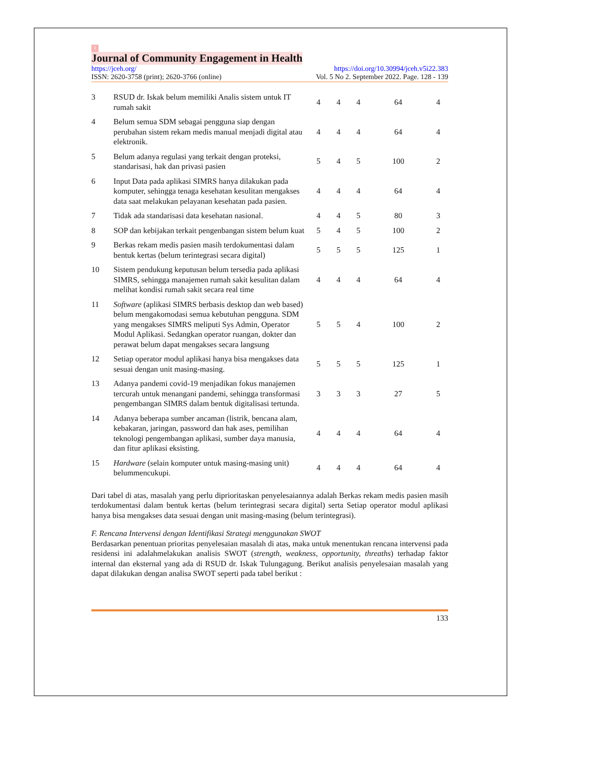1
Journal of Community Engagement in Health
https://jceh.org/ https://doi.org/10.30994/jceh.v5i22.383
ISSN: 2620-3758 (print); 2620-3766 (online) Vol. 5 No 2. September 2022. Page. 128 - 139
| 3 | RSUD dr. Iskak belum memiliki Analis sistem untuk IT rumah sakit | 4 | 4 | 4 | 64 | 4 |
| 4 | Belum semua SDM sebagai pengguna siap dengan perubahan sistem rekam medis manual menjadi digital atau elektronik. | 4 | 4 | 4 | 64 | 4 |
| 5 | Belum adanya regulasi yang terkait dengan proteksi, standarisasi, hak dan privasi pasien | 5 | 4 | 5 | 100 | 2 |
| 6 | Input Data pada aplikasi SIMRS hanya dilakukan pada komputer, sehingga tenaga kesehatan kesulitan mengakses data saat melakukan pelayanan kesehatan pada pasien. | 4 | 4 | 4 | 64 | 4 |
| 7 | Tidak ada standarisasi data kesehatan nasional. | 4 | 4 | 5 | 80 | 3 |
| 8 | SOP dan kebijakan terkait pengenbangan sistem belum kuat | 5 | 4 | 5 | 100 | 2 |
| 9 | Berkas rekam medis pasien masih terdokumentasi dalam bentuk kertas (belum terintegrasi secara digital) | 5 | 5 | 5 | 125 | 1 |
| 10 | Sistem pendukung keputusan belum tersedia pada aplikasi SIMRS, sehingga manajemen rumah sakit kesulitan dalam melihat kondisi rumah sakit secara real time | 4 | 4 | 4 | 64 | 4 |
| 11 | Software (aplikasi SIMRS berbasis desktop dan web based) belum mengakomodasi semua kebutuhan pengguna. SDM yang mengakses SIMRS meliputi Sys Admin, Operator Modul Aplikasi. Sedangkan operator ruangan, dokter dan perawat belum dapat mengakses secara langsung | 5 | 5 | 4 | 100 | 2 |
| 12 | Setiap operator modul aplikasi hanya bisa mengakses data sesuai dengan unit masing-masing. | 5 | 5 | 5 | 125 | 1 |
| 13 | Adanya pandemi covid-19 menjadikan fokus manajemen tercurah untuk menangani pandemi, sehingga transformasi pengembangan SIMRS dalam bentuk digitalisasi tertunda. | 3 | 3 | 3 | 27 | 5 |
| 14 | Adanya beberapa sumber ancaman (listrik, bencana alam, kebakaran, jaringan, password dan hak ases, pemilihan teknologi pengembangan aplikasi, sumber daya manusia, dan fitur aplikasi eksisting. | 4 | 4 | 4 | 64 | 4 |
| 15 | Hardware (selain komputer untuk masing-masing unit) belummencukupi. | 4 | 4 | 4 | 64 | 4 |
Dari tabel di atas, masalah yang perlu diprioritaskan penyelesaiannya adalah Berkas rekam medis pasien masih terdokumentasi dalam bentuk kertas (belum terintegrasi secara digital) serta Setiap operator modul aplikasi hanya bisa mengakses data sesuai dengan unit masing-masing (belum terintegrasi).
F. Rencana Intervensi dengan Identifikasi Strategi menggunakan SWOT
Berdasarkan penentuan prioritas penyelesaian masalah di atas, maka untuk menentukan rencana intervensi pada residensi ini adalahmelakukan analisis SWOT (strength, weakness, opportunity, threaths) terhadap faktor internal dan eksternal yang ada di RSUD dr. Iskak Tulungagung. Berikut analisis penyelesaian masalah yang dapat dilakukan dengan analisa SWOT seperti pada tabel berikut :
133